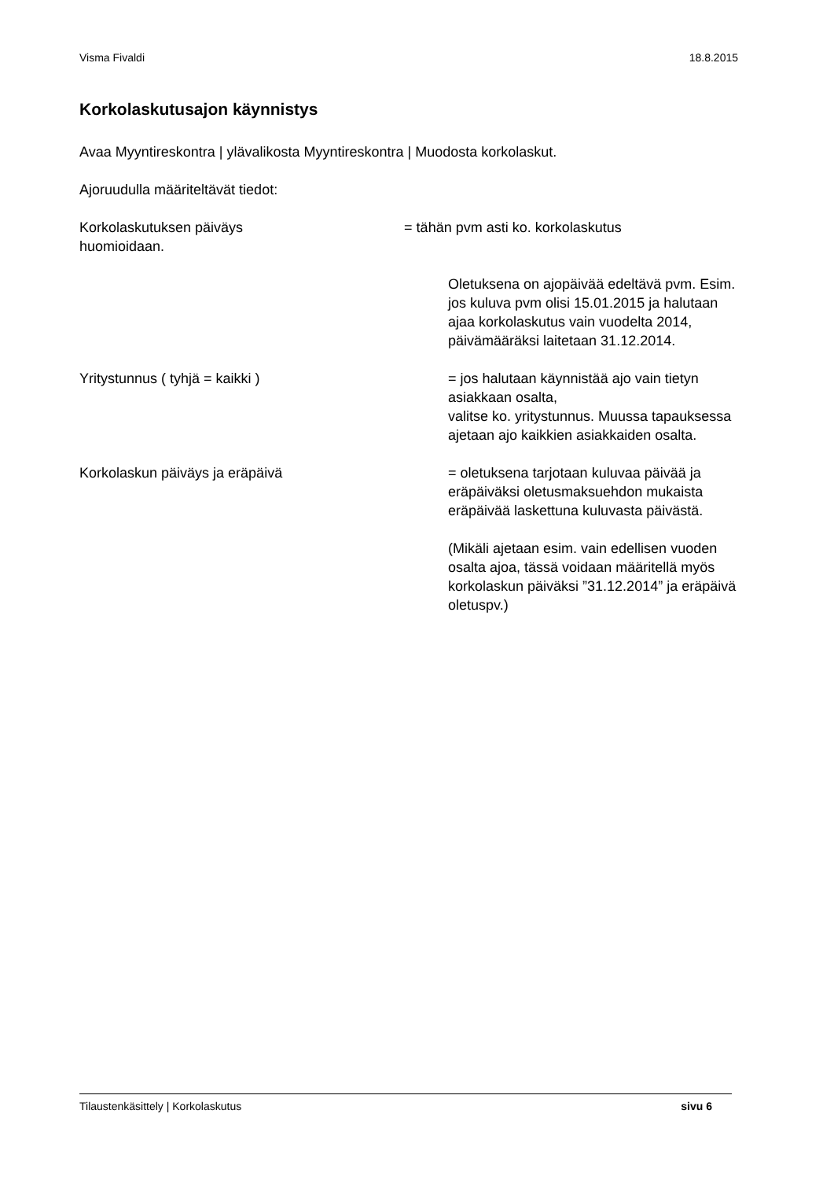Visma Fivaldi 18.8.2015
Korkolaskutusajon käynnistys
Avaa Myyntireskontra | ylävalikosta Myyntireskontra | Muodosta korkolaskut.
Ajoruudulla määriteltävät tiedot:
Korkolaskutuksen päiväys = tähän pvm asti ko. korkolaskutus
huomioidaan.
Oletuksena on ajopäivää edeltävä pvm. Esim. jos kuluva pvm olisi 15.01.2015 ja halutaan ajaa korkolaskutus vain vuodelta 2014, päivämääräksi laitetaan 31.12.2014.
Yritystunnus ( tyhjä = kaikki ) = jos halutaan käynnistää ajo vain tietyn asiakkaan osalta,
valitse ko. yritystunnus. Muussa tapauksessa ajetaan ajo kaikkien asiakkaiden osalta.
Korkolaskun päiväys ja eräpäivä = oletuksena tarjotaan kuluvaa päivää ja eräpäiväksi oletusmaksuehdon mukaista eräpäivää laskettuna kuluvasta päivästä.
(Mikäli ajetaan esim. vain edellisen vuoden osalta ajoa, tässä voidaan määritellä myös korkolaskun päiväksi ”31.12.2014” ja eräpäivä oletuspv.)
Tilaustenkäsittely | Korkolaskutus sivu 6